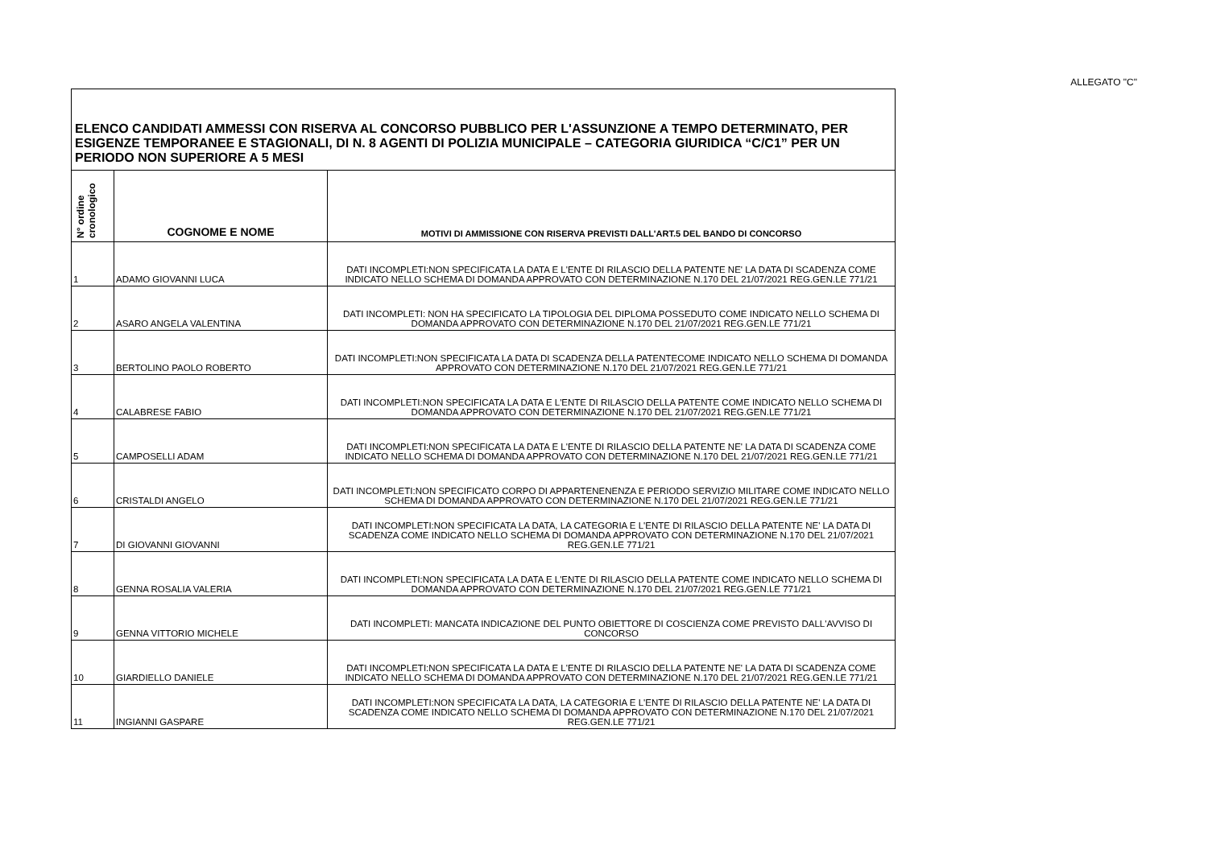ALLEGATO "C"
| ELENCO CANDIDATI AMMESSI CON RISERVA AL CONCORSO PUBBLICO PER L'ASSUNZIONE A TEMPO DETERMINATO, PER ESIGENZE TEMPORANEE E STAGIONALI, DI N. 8 AGENTI DI POLIZIA MUNICIPALE – CATEGORIA GIURIDICA “C/C1” PER UN PERIODO NON SUPERIORE A 5 MESI | | |
| N° ordine cronologico | COGNOME E NOME | MOTIVI DI AMMISSIONE CON RISERVA PREVISTI DALL'ART.5 DEL BANDO DI CONCORSO |
| 1 | ADAMO GIOVANNI LUCA | DATI INCOMPLETI:NON SPECIFICATA LA DATA E L'ENTE DI RILASCIO DELLA PATENTE NE' LA DATA DI SCADENZA COME INDICATO NELLO SCHEMA DI DOMANDA APPROVATO CON DETERMINAZIONE N.170 DEL 21/07/2021 REG.GEN.LE 771/21 |
| 2 | ASARO ANGELA VALENTINA | DATI INCOMPLETI: NON HA SPECIFICATO LA TIPOLOGIA DEL DIPLOMA POSSEDUTO COME INDICATO NELLO SCHEMA DI DOMANDA APPROVATO CON DETERMINAZIONE N.170 DEL 21/07/2021 REG.GEN.LE 771/21 |
| 3 | BERTOLINO PAOLO ROBERTO | DATI INCOMPLETI:NON SPECIFICATA LA DATA DI SCADENZA DELLA PATENTECOME INDICATO NELLO SCHEMA DI DOMANDA APPROVATO CON DETERMINAZIONE N.170 DEL 21/07/2021 REG.GEN.LE 771/21 |
| 4 | CALABRESE FABIO | DATI INCOMPLETI:NON SPECIFICATA LA DATA E L'ENTE DI RILASCIO DELLA PATENTE COME INDICATO NELLO SCHEMA DI DOMANDA APPROVATO CON DETERMINAZIONE N.170 DEL 21/07/2021 REG.GEN.LE 771/21 |
| 5 | CAMPOSELLI ADAM | DATI INCOMPLETI:NON SPECIFICATA LA DATA E L'ENTE DI RILASCIO DELLA PATENTE NE' LA DATA DI SCADENZA COME INDICATO NELLO SCHEMA DI DOMANDA APPROVATO CON DETERMINAZIONE N.170 DEL 21/07/2021 REG.GEN.LE 771/21 |
| 6 | CRISTALDI ANGELO | DATI INCOMPLETI:NON SPECIFICATO CORPO DI APPARTENENENZA E PERIODO SERVIZIO MILITARE COME INDICATO NELLO SCHEMA DI DOMANDA APPROVATO CON DETERMINAZIONE N.170 DEL 21/07/2021 REG.GEN.LE 771/21 |
| 7 | DI GIOVANNI GIOVANNI | DATI INCOMPLETI:NON SPECIFICATA LA DATA, LA CATEGORIA E L'ENTE DI RILASCIO DELLA PATENTE NE' LA DATA DI SCADENZA COME INDICATO NELLO SCHEMA DI DOMANDA APPROVATO CON DETERMINAZIONE N.170 DEL 21/07/2021 REG.GEN.LE 771/21 |
| 8 | GENNA ROSALIA VALERIA | DATI INCOMPLETI:NON SPECIFICATA LA DATA E L'ENTE DI RILASCIO DELLA PATENTE COME INDICATO NELLO SCHEMA DI DOMANDA APPROVATO CON DETERMINAZIONE N.170 DEL 21/07/2021 REG.GEN.LE 771/21 |
| 9 | GENNA VITTORIO MICHELE | DATI INCOMPLETI: MANCATA INDICAZIONE DEL PUNTO OBIETTORE DI COSCIENZA COME PREVISTO DALL'AVVISO DI CONCORSO |
| 10 | GIARDIELLO DANIELE | DATI INCOMPLETI:NON SPECIFICATA LA DATA E L'ENTE DI RILASCIO DELLA PATENTE NE' LA DATA DI SCADENZA COME INDICATO NELLO SCHEMA DI DOMANDA APPROVATO CON DETERMINAZIONE N.170 DEL 21/07/2021 REG.GEN.LE 771/21 |
| 11 | INGIANNI GASPARE | DATI INCOMPLETI:NON SPECIFICATA LA DATA, LA CATEGORIA E L'ENTE DI RILASCIO DELLA PATENTE NE' LA DATA DI SCADENZA COME INDICATO NELLO SCHEMA DI DOMANDA APPROVATO CON DETERMINAZIONE N.170 DEL 21/07/2021 REG.GEN.LE 771/21 |